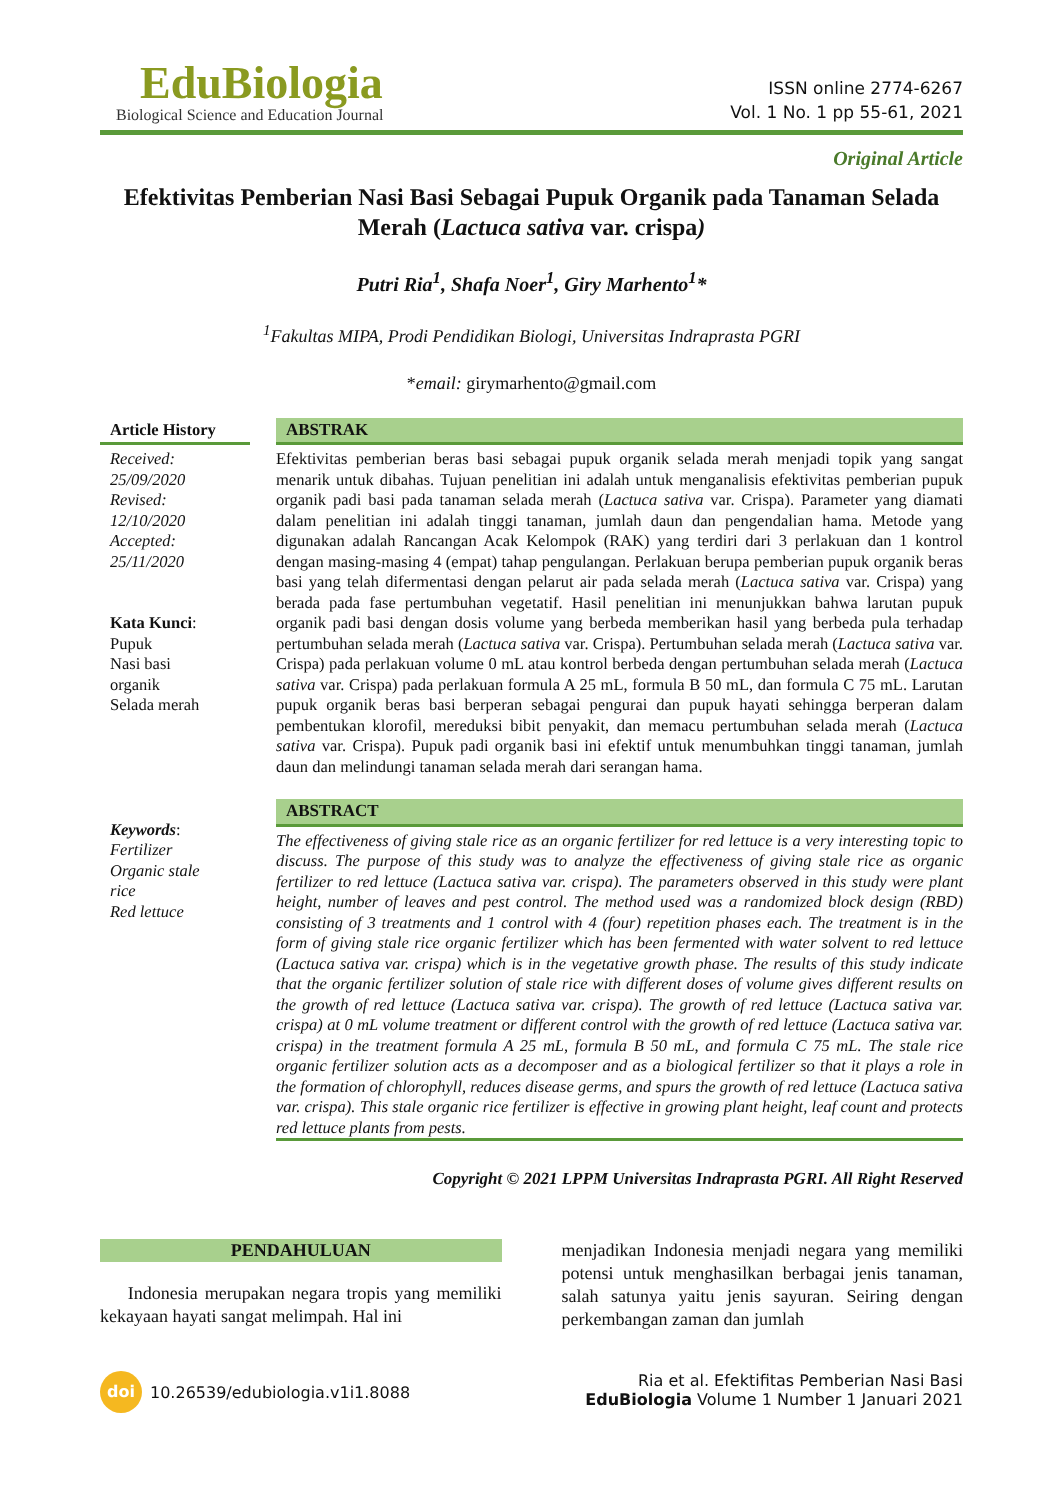EduBiologia
Biological Science and Education Journal
ISSN online 2774-6267
Vol. 1 No. 1 pp 55-61, 2021
Original Article
Efektivitas Pemberian Nasi Basi Sebagai Pupuk Organik pada Tanaman Selada Merah (Lactuca sativa var. crispa)
Putri Ria<sup>1</sup>, Shafa Noer<sup>1</sup>, Giry Marhento<sup>1</sup>*
<sup>1</sup> Fakultas MIPA, Prodi Pendidikan Biologi, Universitas Indraprasta PGRI
*email: girymarhento@gmail.com
Article History
Received:
25/09/2020
Revised:
12/10/2020
Accepted:
25/11/2020
Kata Kunci:
Pupuk
Nasi basi
organik
Selada merah
ABSTRAK
Efektivitas pemberian beras basi sebagai pupuk organik selada merah menjadi topik yang sangat menarik untuk dibahas. Tujuan penelitian ini adalah untuk menganalisis efektivitas pemberian pupuk organik padi basi pada tanaman selada merah (Lactuca sativa var. Crispa). Parameter yang diamati dalam penelitian ini adalah tinggi tanaman, jumlah daun dan pengendalian hama. Metode yang digunakan adalah Rancangan Acak Kelompok (RAK) yang terdiri dari 3 perlakuan dan 1 kontrol dengan masing-masing 4 (empat) tahap pengulangan. Perlakuan berupa pemberian pupuk organik beras basi yang telah difermentasi dengan pelarut air pada selada merah (Lactuca sativa var. Crispa) yang berada pada fase pertumbuhan vegetatif. Hasil penelitian ini menunjukkan bahwa larutan pupuk organik padi basi dengan dosis volume yang berbeda memberikan hasil yang berbeda pula terhadap pertumbuhan selada merah (Lactuca sativa var. Crispa). Pertumbuhan selada merah (Lactuca sativa var. Crispa) pada perlakuan volume 0 mL atau kontrol berbeda dengan pertumbuhan selada merah (Lactuca sativa var. Crispa) pada perlakuan formula A 25 mL, formula B 50 mL, dan formula C 75 mL. Larutan pupuk organik beras basi berperan sebagai pengurai dan pupuk hayati sehingga berperan dalam pembentukan klorofil, mereduksi bibit penyakit, dan memacu pertumbuhan selada merah (Lactuca sativa var. Crispa). Pupuk padi organik basi ini efektif untuk menumbuhkan tinggi tanaman, jumlah daun dan melindungi tanaman selada merah dari serangan hama.
Keywords:
Fertilizer
Organic stale
rice
Red lettuce
ABSTRACT
The effectiveness of giving stale rice as an organic fertilizer for red lettuce is a very interesting topic to discuss. The purpose of this study was to analyze the effectiveness of giving stale rice as organic fertilizer to red lettuce (Lactuca sativa var. crispa). The parameters observed in this study were plant height, number of leaves and pest control. The method used was a randomized block design (RBD) consisting of 3 treatments and 1 control with 4 (four) repetition phases each. The treatment is in the form of giving stale rice organic fertilizer which has been fermented with water solvent to red lettuce (Lactuca sativa var. crispa) which is in the vegetative growth phase. The results of this study indicate that the organic fertilizer solution of stale rice with different doses of volume gives different results on the growth of red lettuce (Lactuca sativa var. crispa). The growth of red lettuce (Lactuca sativa var. crispa) at 0 mL volume treatment or different control with the growth of red lettuce (Lactuca sativa var. crispa) in the treatment formula A 25 mL, formula B 50 mL, and formula C 75 mL. The stale rice organic fertilizer solution acts as a decomposer and as a biological fertilizer so that it plays a role in the formation of chlorophyll, reduces disease germs, and spurs the growth of red lettuce (Lactuca sativa var. crispa). This stale organic rice fertilizer is effective in growing plant height, leaf count and protects red lettuce plants from pests.
Copyright © 2021 LPPM Universitas Indraprasta PGRI. All Right Reserved
PENDAHULUAN
Indonesia merupakan negara tropis yang memiliki kekayaan hayati sangat melimpah. Hal ini
menjadikan Indonesia menjadi negara yang memiliki potensi untuk menghasilkan berbagai jenis tanaman, salah satunya yaitu jenis sayuran. Seiring dengan perkembangan zaman dan jumlah
doi 10.26539/edubiologia.v1i1.8088
Ria et al. Efektifitas Pemberian Nasi Basi
EduBiologia Volume 1 Number 1 Januari 2021